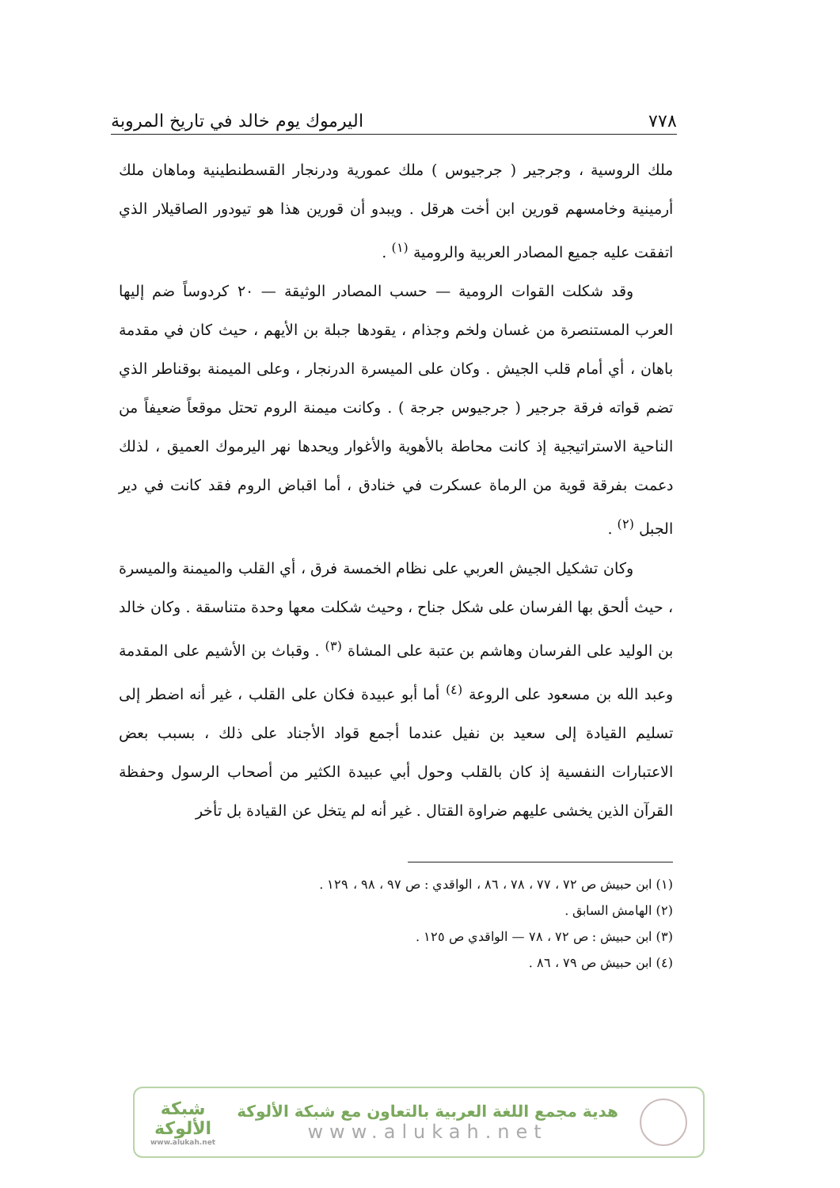٧٧٨ اليرموك يوم خالد في تاريخ المروبة
ملك الروسية ، وجرجير ( جرجيوس ) ملك عمورية ودرنجار القسطنطينية وماهان ملك أرمينية وخامسهم قورين ابن أخت هرقل . ويبدو أن قورين هذا هو تيودور الصاقيلار الذي اتفقت عليه جميع المصادر العربية والرومية <sup>(١)</sup> .
وقد شكلت القوات الرومية — حسب المصادر الوثيقة — ٢٠ كردوساً ضم إليها العرب المستنصرة من غسان ولخم وجذام ، يقودها جبلة بن الأيهم ، حيث كان في مقدمة باهان ، أي أمام قلب الجيش . وكان على الميسرة الدرنجار ، وعلى الميمنة بوقناطر الذي تضم قواته فرقة جرجير ( جرجيوس جرجة ) . وكانت ميمنة الروم تحتل موقعاً ضعيفاً من الناحية الاستراتيجية إذ كانت محاطة بالأهوية والأغوار ويحدها نهر اليرموك العميق ، لذلك دعمت بفرقة قوية من الرماة عسكرت في خنادق ، أما اقباض الروم فقد كانت في دير الجبل <sup>(٢)</sup> .
وكان تشكيل الجيش العربي على نظام الخمسة فرق ، أي القلب والميمنة والميسرة ، حيث ألحق بها الفرسان على شكل جناح ، وحيث شكلت معها وحدة متناسقة . وكان خالد بن الوليد على الفرسان وهاشم بن عتبة على المشاة <sup>(٣)</sup> . وقباث بن الأشيم على المقدمة وعبد الله بن مسعود على الروعة <sup>(٤)</sup> أما أبو عبيدة فكان على القلب ، غير أنه اضطر إلى تسليم القيادة إلى سعيد بن نفيل عندما أجمع قواد الأجناد على ذلك ، بسبب بعض الاعتبارات النفسية إذ كان بالقلب وحول أبي عبيدة الكثير من أصحاب الرسول وحفظة القرآن الذين يخشى عليهم ضراوة القتال . غير أنه لم يتخل عن القيادة بل تأخر
(١) ابن حبيش ص ٧٢ ، ٧٧ ، ٧٨ ، ٨٦ ، الواقدي : ص ٩٧ ، ٩٨ ، ١٢٩ .
(٢) الهامش السابق .
(٣) ابن حبيش : ص ٧٢ ، ٧٨ — الواقدي ص ١٢٥ .
(٤) ابن حبيش ص ٧٩ ، ٨٦ .
هدية مجمع اللغة العربية بالتعاون مع شبكة الألوكة
www.alukah.net
شبكة
الألوكة
www.alukah.net